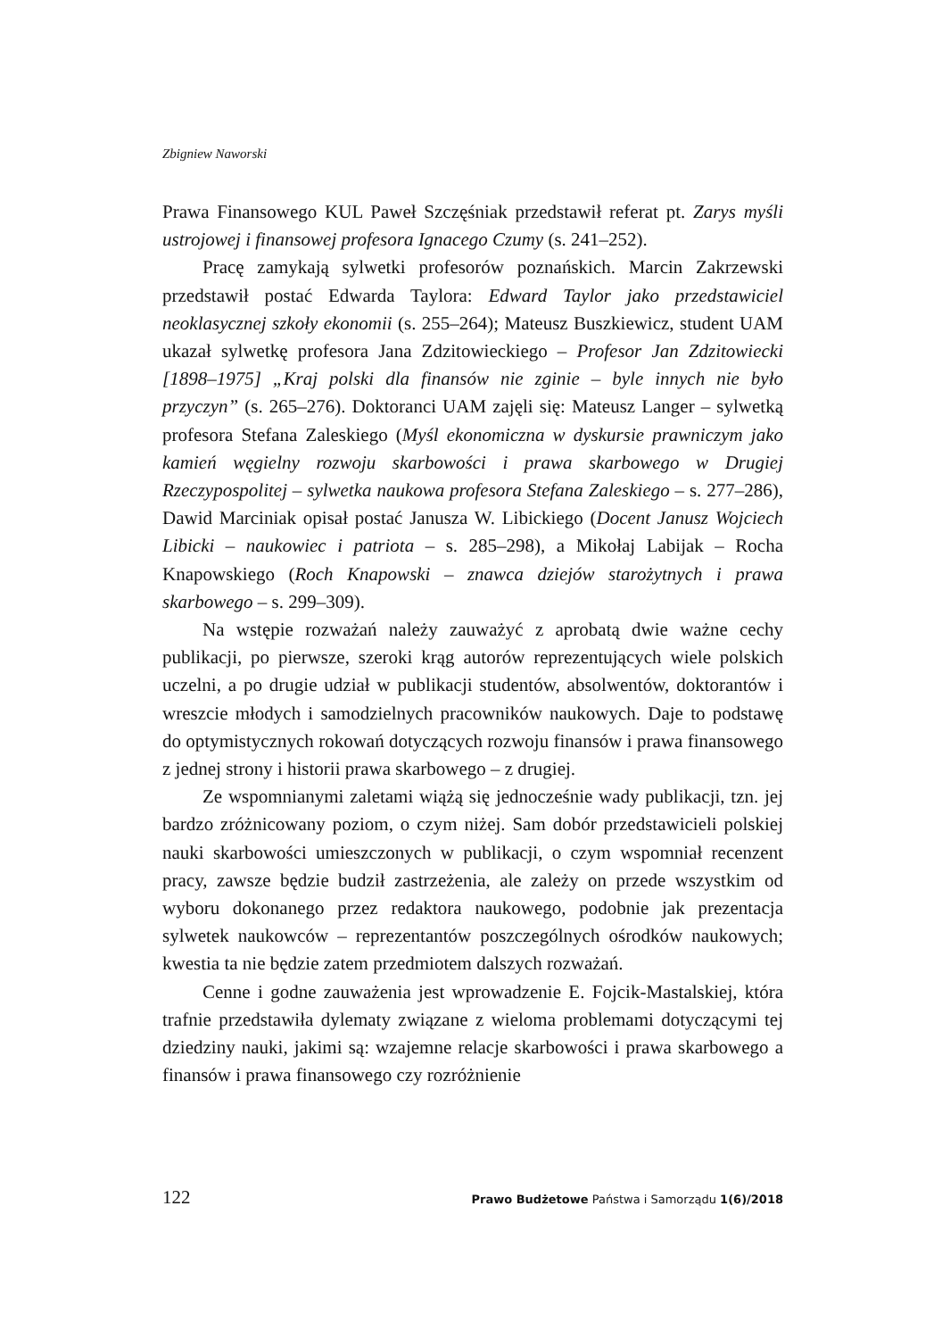Zbigniew Naworski
Prawa Finansowego KUL Paweł Szczęśniak przedstawił referat pt. Zarys myśli ustrojowej i finansowej profesora Ignacego Czumy (s. 241–252).
Pracę zamykają sylwetki profesorów poznańskich. Marcin Zakrzewski przedstawił postać Edwarda Taylora: Edward Taylor jako przedstawiciel neoklasycznej szkoły ekonomii (s. 255–264); Mateusz Buszkiewicz, student UAM ukazał sylwetkę profesora Jana Zdzitowieckiego – Profesor Jan Zdzitowiecki [1898–1975] „Kraj polski dla finansów nie zginie – byle innych nie było przyczyn” (s. 265–276). Doktoranci UAM zajęli się: Mateusz Langer – sylwetką profesora Stefana Zaleskiego (Myśl ekonomiczna w dyskursie prawniczym jako kamień węgielny rozwoju skarbowości i prawa skarbowego w Drugiej Rzeczypospolitej – sylwetka naukowa profesora Stefana Zaleskiego – s. 277–286), Dawid Marciniak opisał postać Janusza W. Libickiego (Docent Janusz Wojciech Libicki – naukowiec i patriota – s. 285–298), a Mikołaj Labijak – Rocha Knapowskiego (Roch Knapowski – znawca dziejów starożytnych i prawa skarbowego – s. 299–309).
Na wstępie rozważań należy zauważyć z aprobatą dwie ważne cechy publikacji, po pierwsze, szeroki krąg autorów reprezentujących wiele polskich uczelni, a po drugie udział w publikacji studentów, absolwentów, doktorantów i wreszcie młodych i samodzielnych pracowników naukowych. Daje to podstawę do optymistycznych rokowań dotyczących rozwoju finansów i prawa finansowego z jednej strony i historii prawa skarbowego – z drugiej.
Ze wspomnianymi zaletami wiążą się jednocześnie wady publikacji, tzn. jej bardzo zróżnicowany poziom, o czym niżej. Sam dobór przedstawicieli polskiej nauki skarbowości umieszczonych w publikacji, o czym wspomniał recenzent pracy, zawsze będzie budził zastrzeżenia, ale zależy on przede wszystkim od wyboru dokonanego przez redaktora naukowego, podobnie jak prezentacja sylwetek naukowców – reprezentantów poszczególnych ośrodków naukowych; kwestia ta nie będzie zatem przedmiotem dalszych rozważań.
Cenne i godne zauważenia jest wprowadzenie E. Fojcik-Mastalskiej, która trafnie przedstawiła dylematy związane z wieloma problemami dotyczącymi tej dziedziny nauki, jakimi są: wzajemne relacje skarbowości i prawa skarbowego a finansów i prawa finansowego czy rozróżnienie
122 Prawo Budżetowe Państwa i Samorządu 1(6)/2018